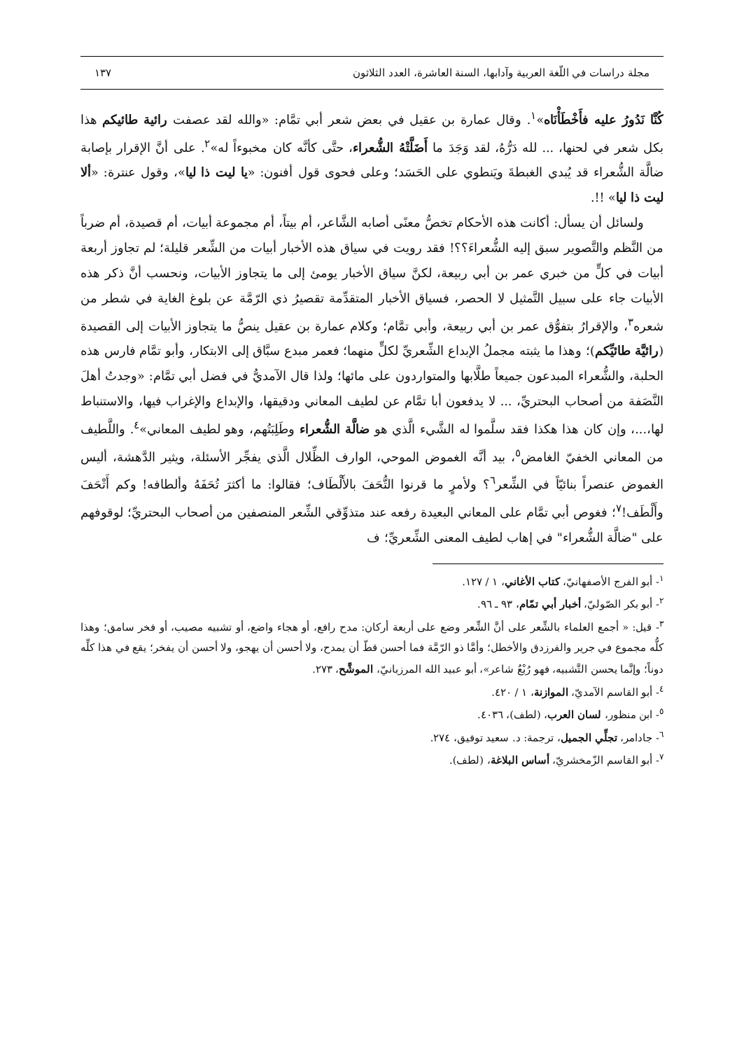مجلة دراسات في اللّغة العربية وآدابها، السنة العاشرة، العدد الثلاثون ١٣٧
كُنَّا نَدُورُ عليه فأَخْطَأْنَاه»<sup>١</sup>. وقال عمارة بن عقيل في بعض شعر أبي تمَّام: «والله لقد عصفت رائية طائيكم هذا بكل شعر في لحنها، ... لله دَرُّهُ، لقد وَجَدَ ما أَضَلَّتْهُ الشُّعراء، حتَّى كأنَّه كان مخبوءاً له»<sup>٢</sup>. على أنَّ الإقرار بإصابة ضالَّة الشُّعراء قد يُبدي الغبطةَ ويَنطوي على الحَسَد؛ وعلى فحوى قول أفنون: «يا ليت ذا ليا»، وقول عنترة: «ألا ليت ذا ليا» !!.
ولسائل أن يسأل: أكانت هذه الأحكام تخصُّ معنًى أصابه الشَّاعر، أم بيتاً، أم مجموعة أبيات، أم قصيدة، أم ضرباً من النَّظم والتَّصوير سبق إليه الشُّعراءَ؟؟! فقد رويت في سياق هذه الأخبار أبيات من الشِّعر قليلة؛ لم تجاوز أربعة أبيات في كلٍّ من خبري عمر بن أبي ربيعة، لكنَّ سياق الأخبار يومئ إلى ما يتجاوز الأبيات، ونحسب أنَّ ذكر هذه الأبيات جاء على سبيل التَّمثيل لا الحصر، فسياق الأخبار المتقدِّمة تقصيرُ ذي الرّمَّة عن بلوغ الغاية في شطر من شعره<sup>٣</sup>، والإقرارُ بتفوُّق عمر بن أبي ربيعة، وأبي تمَّام؛ وكلام عمارة بن عقيل ينصُّ ما يتجاوز الأبيات إلى القصيدة (رائيَّة طائيِّكم)؛ وهذا ما يثبته مجملُ الإبداع الشِّعريِّ لكلٍّ منهما؛ فعمر مبدع سبَّاق إلى الابتكار، وأبو تمَّام فارس هذه الحلبة، والشُّعراء المبدعون جميعاً طلَّابها والمتواردون على مائها؛ ولذا قال الآمديُّ في فضل أبي تمَّام: «وجدتُ أهلَ النَّصَفة من أصحاب البحتريِّ، ... لا يدفعون أبا تمَّام عن لطيف المعاني ودقيقها، والإبداع والإغراب فيها، والاستنباط لها،...، وإن كان هذا هكذا فقد سلَّموا له الشَّيء الَّذي هو ضالَّة الشُّعراء وطَلِبَتُهم، وهو لطيف المعاني»<sup>٤</sup>. واللَّطيف من المعاني الخفيّ الغامض<sup>٥</sup>، بيد أنَّه الغموض الموحي، الوارف الظِّلال الَّذي يفجِّر الأسئلة، ويثير الدَّهشة، أليس الغموض عنصراً بنائيّاً في الشِّعر<sup>٦</sup>؟ ولأمرٍ ما قرنوا التُّحَفَ بالأَلْطَاف؛ فقالوا: ما أكثرَ تُحَفَهُ وألطافه! وكم أَتْحَفَ وأَلْطَف!<sup>٧</sup>؛ فغوص أبي تمَّام على المعاني البعيدة رفعه عند متذوِّقي الشِّعر المنصفين من أصحاب البحتريِّ؛ لوقوفهم على "ضالَّة الشُّعراء" في إهاب لطيف المعنى الشِّعريِّ؛ ف
<sup>١</sup>- أبو الفرج الأصفهانيّ، كتاب الأغاني، ١ / ١٢٧.
<sup>٢</sup>- أبو بكر الصّوليّ، أخبار أبي تمّام، ٩٣ ـ ٩٦.
<sup>٣</sup>- قيل: « أجمع العلماء بالشِّعر على أنَّ الشِّعر وضع على أربعة أركان: مدح رافع، أو هجاء واضع، أو تشبيه مصيب، أو فخر سامق؛ وهذا كلُّه مجموع في جرير والفرزدق والأخطل؛ وأمَّا ذو الرّمَّة فما أحسن قطّ أن يمدح، ولا أحسن أن يهجو، ولا أحسن أن يفخر؛ يقع في هذا كلِّه دوناً؛ وإنَّما يحسن التَّشبيه، فهو رُبْعُ شاعر»، أبو عبيد الله المرزبانيّ، الموشَّح، ٢٧٣.
<sup>٤</sup>- أبو القاسم الآمديّ، الموازنة، ١ / ٤٢٠.
<sup>٥</sup>- ابن منظور، لسان العرب، (لطف)، ٤٠٣٦.
<sup>٦</sup>- جادامر، تجلِّي الجميل، ترجمة: د. سعيد توفيق، ٢٧٤.
<sup>٧</sup>- أبو القاسم الزّمخشريّ، أساس البلاغة، (لطف).